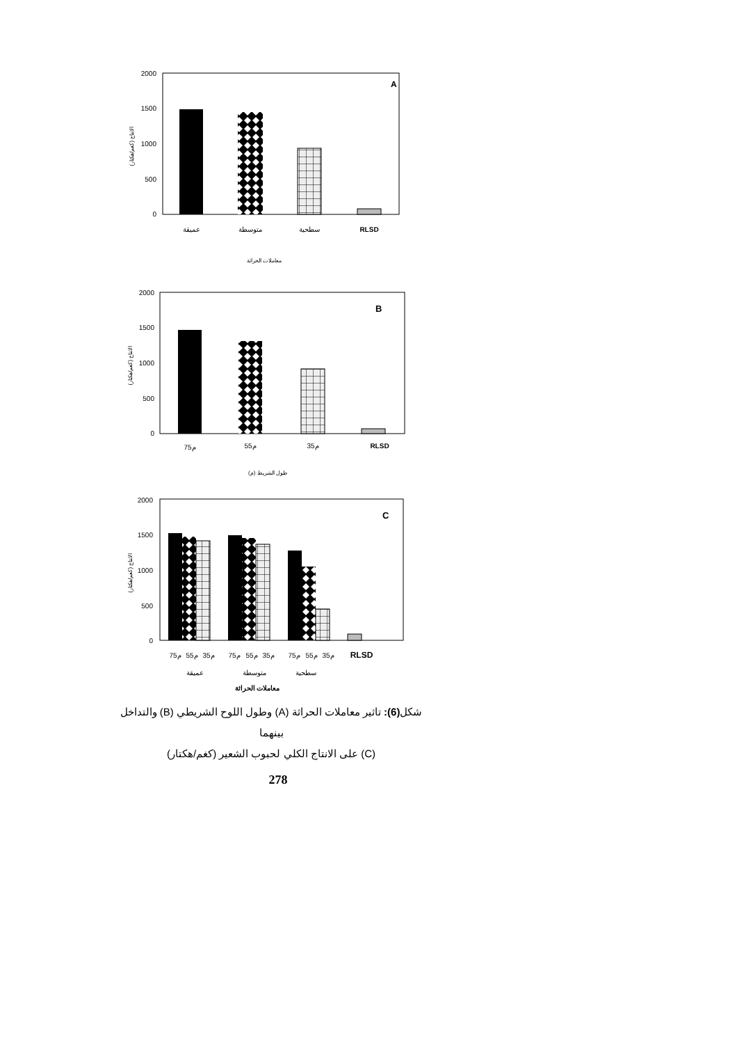2000
1500
1000
500
0
الانتاج (كغم/هكتار)
A
عميقة
متوسطة
سطحية
RLSD
معاملات الحراثة
2000
1500
1000
500
0
الانتاج (كغم/هكتار)
B
75م
55م
35م
RLSD
طول الشريط (م)
2000
1500
1000
500
0
الانتاج (كغم/هكتار)
C
75م
55م
35م
75م
55م
35م
75م
55م
35م
RLSD
عميقة
متوسطة
سطحية
معاملات الحراثة
شكل(6): تاثير معاملات الحراثة (A) وطول اللوح الشريطي (B) والتداخل بينهما
(C) على الانتاج الكلي لحبوب الشعير (كغم/هكتار)
278